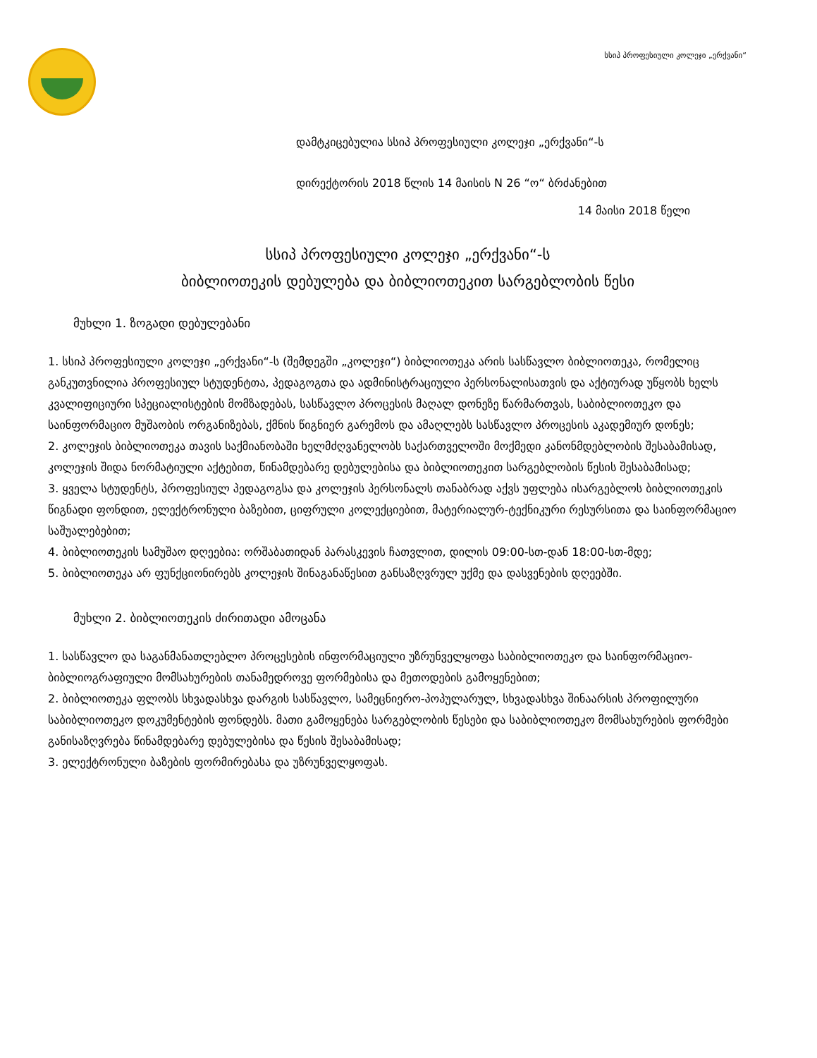სსიპ პროფესიული კოლეჯი „ერქვანი“
დამტკიცებულია სსიპ პროფესიული კოლეჯი „ერქვანი“-ს
დირექტორის 2018 წლის 14 მაისის N 26 “ო“ ბრძანებით
14 მაისი 2018 წელი
სსიპ პროფესიული კოლეჯი „ერქვანი“-ს
ბიბლიოთეკის დებულება და ბიბლიოთეკით სარგებლობის წესი
მუხლი 1. ზოგადი დებულებანი
1. სსიპ პროფესიული კოლეჯი „ერქვანი“-ს (შემდეგში „კოლეჯი“) ბიბლიოთეკა არის სასწავლო ბიბლიოთეკა, რომელიც განკუთვნილია პროფესიულ სტუდენტთა, პედაგოგთა და ადმინისტრაციული პერსონალისათვის და აქტიურად უწყობს ხელს კვალიფიციური სპეციალისტების მომზადებას, სასწავლო პროცესის მაღალ დონეზე წარმართვას, საბიბლიოთეკო და საინფორმაციო მუშაობის ორგანიზებას, ქმნის წიგნიერ გარემოს და ამაღლებს სასწავლო პროცესის აკადემიურ დონეს;
2. კოლეჯის ბიბლიოთეკა თავის საქმიანობაში ხელმძღვანელობს საქართველოში მოქმედი კანონმდებლობის შესაბამისად, კოლეჯის შიდა ნორმატიული აქტებით, წინამდებარე დებულებისა და ბიბლიოთეკით სარგებლობის წესის შესაბამისად;
3. ყველა სტუდენტს, პროფესიულ პედაგოგსა და კოლეჯის პერსონალს თანაბრად აქვს უფლება ისარგებლოს ბიბლიოთეკის წიგნადი ფონდით, ელექტრონული ბაზებით, ციფრული კოლექციებით, მატერიალურ-ტექნიკური რესურსითა და საინფორმაციო საშუალებებით;
4. ბიბლიოთეკის სამუშაო დღეებია: ორშაბათიდან პარასკევის ჩათვლით, დილის 09:00-სთ-დან 18:00-სთ-მდე;
5. ბიბლიოთეკა არ ფუნქციონირებს კოლეჯის შინაგანაწესით განსაზღვრულ უქმე და დასვენების დღეებში.
მუხლი 2. ბიბლიოთეკის ძირითადი ამოცანა
1. სასწავლო და საგანმანათლებლო პროცესების ინფორმაციული უზრუნველყოფა საბიბლიოთეკო და საინფორმაციო-ბიბლიოგრაფიული მომსახურების თანამედროვე ფორმებისა და მეთოდების გამოყენებით;
2. ბიბლიოთეკა ფლობს სხვადასხვა დარგის სასწავლო, სამეცნიერო-პოპულარულ, სხვადასხვა შინაარსის პროფილური საბიბლიოთეკო დოკუმენტების ფონდებს. მათი გამოყენება სარგებლობის წესები და საბიბლიოთეკო მომსახურების ფორმები განისაზღვრება წინამდებარე დებულებისა და წესის შესაბამისად;
3. ელექტრონული ბაზების ფორმირებასა და უზრუნველყოფას.